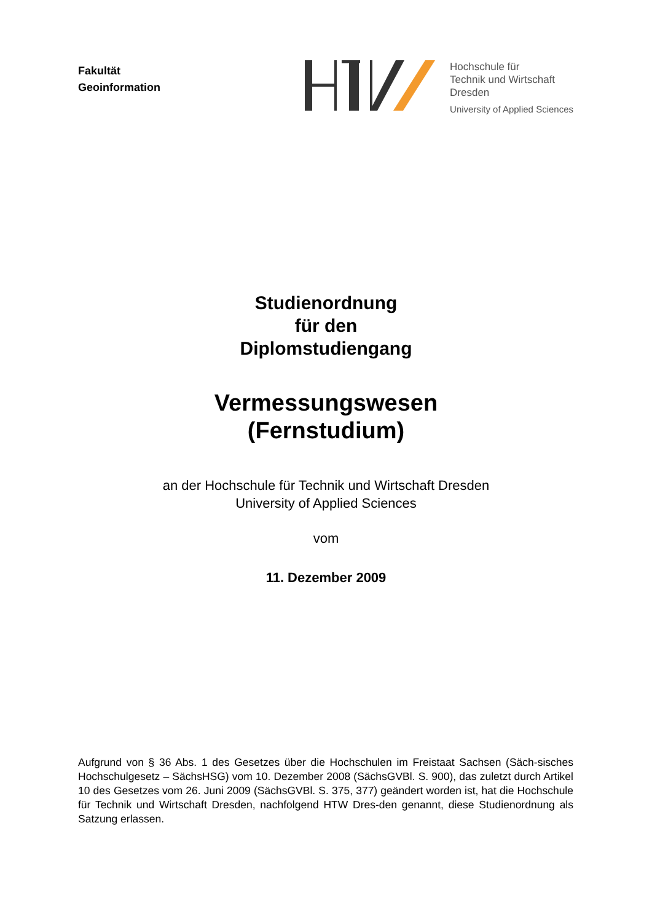Fakultät
Geoinformation
Hochschule für
Technik und Wirtschaft
Dresden
University of Applied Sciences
Studienordnung
für den
Diplomstudiengang
Vermessungswesen
(Fernstudium)
an der Hochschule für Technik und Wirtschaft Dresden
University of Applied Sciences
vom
11. Dezember 2009
Aufgrund von § 36 Abs. 1 des Gesetzes über die Hochschulen im Freistaat Sachsen (Säch-sisches Hochschulgesetz – SächsHSG) vom 10. Dezember 2008 (SächsGVBl. S. 900), das zuletzt durch Artikel 10 des Gesetzes vom 26. Juni 2009 (SächsGVBl. S. 375, 377) geändert worden ist, hat die Hochschule für Technik und Wirtschaft Dresden, nachfolgend HTW Dres-den genannt, diese Studienordnung als Satzung erlassen.